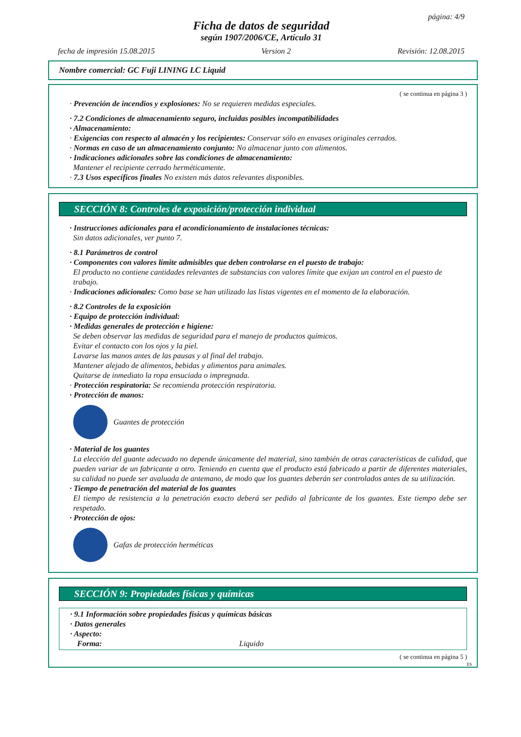página: 4/9
Ficha de datos de seguridad
según 1907/2006/CE, Artículo 31
fecha de impresión 15.08.2015 Version 2 Revisión: 12.08.2015
Nombre comercial: GC Fuji LINING LC Liquid
( se continua en página 3 )
· Prevención de incendios y explosiones: No se requieren medidas especiales.
· 7.2 Condiciones de almacenamiento seguro, incluidas posibles incompatibilidades
· Almacenamiento:
· Exigencias con respecto al almacén y los recipientes: Conservar sólo en envases originales cerrados.
· Normas en caso de un almacenamiento conjunto: No almacenar junto con alimentos.
· Indicaciones adicionales sobre las condiciones de almacenamiento:
Mantener el recipiente cerrado herméticamente.
· 7.3 Usos específicos finales No existen más datos relevantes disponibles.
SECCIÓN 8: Controles de exposición/protección individual
· Instrucciones adicionales para el acondicionamiento de instalaciones técnicas:
Sin datos adicionales, ver punto 7.
· 8.1 Parámetros de control
· Componentes con valores límite admisibles que deben controlarse en el puesto de trabajo:
El producto no contiene cantidades relevantes de substancias con valores límite que exijan un control en el puesto de trabajo.
· Indicaciones adicionales: Como base se han utilizado las listas vigentes en el momento de la elaboración.
· 8.2 Controles de la exposición
· Equipo de protección individual:
· Medidas generales de protección e higiene:
Se deben observar las medidas de seguridad para el manejo de productos químicos.
Evitar el contacto con los ojos y la piel.
Lavarse las manos antes de las pausas y al final del trabajo.
Mantener alejado de alimentos, bebidas y alimentos para animales.
Quitarse de inmediato la ropa ensuciada o impregnada.
· Protección respiratoria: Se recomienda protección respiratoria.
· Protección de manos:
Guantes de protección
· Material de los guantes
La elección del guante adecuado no depende únicamente del material, sino también de otras características de calidad, que pueden variar de un fabricante a otro. Teniendo en cuenta que el producto está fabricado a partir de diferentes materiales, su calidad no puede ser avaluada de antemano, de modo que los guantes deberán ser controlados antes de su utilización.
· Tiempo de penetración del material de los guantes
El tiempo de resistencia a la penetración exacto deberá ser pedido al fabricante de los guantes. Este tiempo debe ser respetado.
· Protección de ojos:
Gafas de protección herméticas
SECCIÓN 9: Propiedades físicas y químicas
· 9.1 Información sobre propiedades físicas y químicas básicas
· Datos generales
· Aspecto:
Forma: Liquido
( se continua en página 5 )
ES